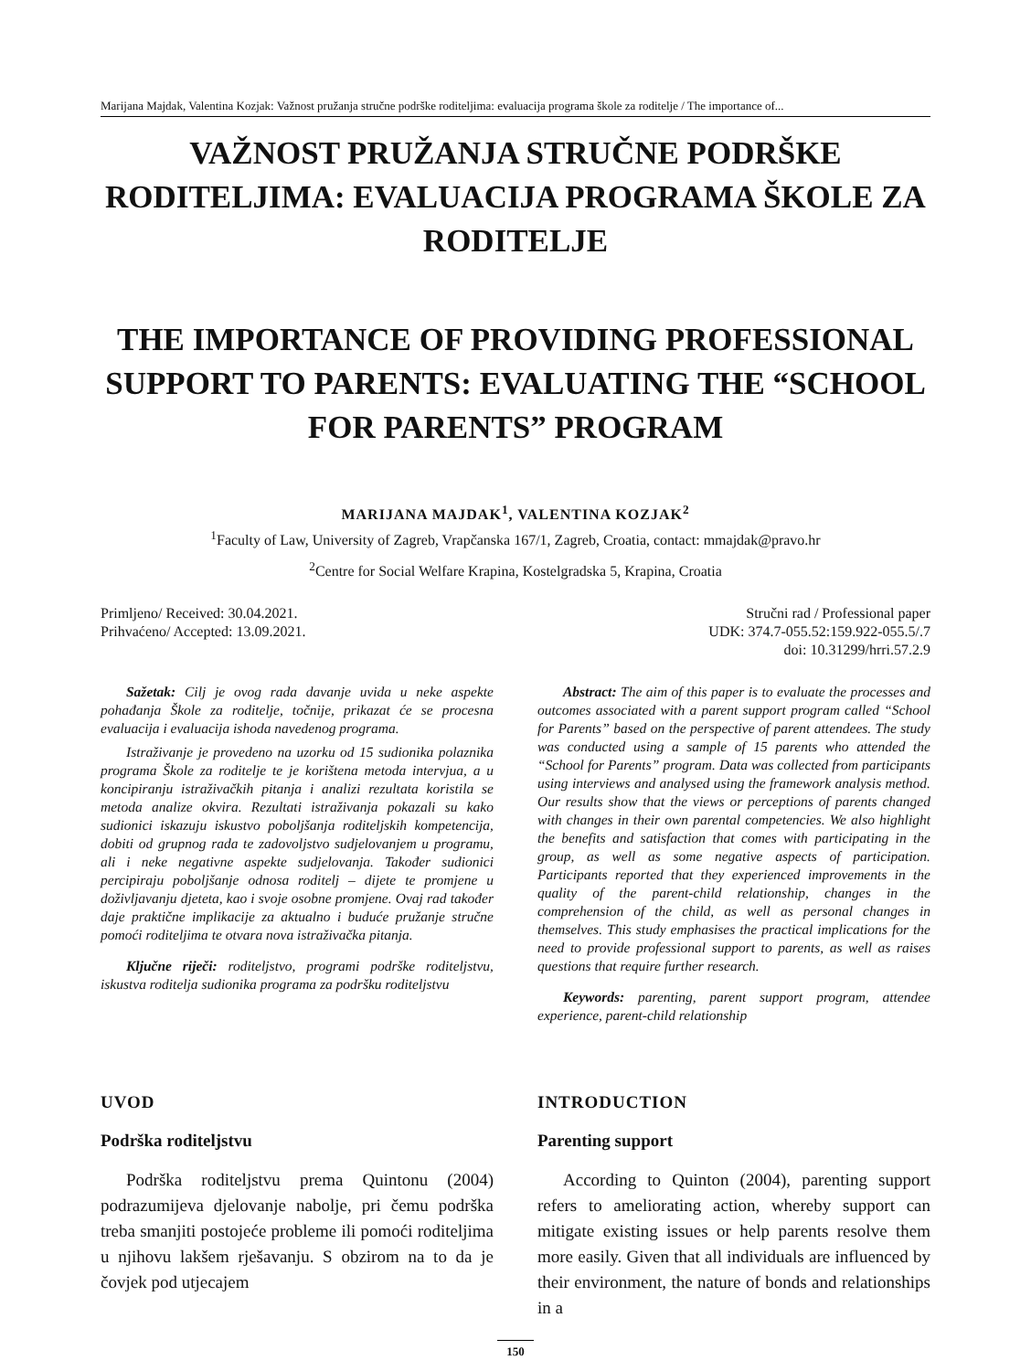Marijana Majdak, Valentina Kozjak: Važnost pružanja stručne podrške roditeljima: evaluacija programa škole za roditelje / The importance of...
VAŽNOST PRUŽANJA STRUČNE PODRŠKE RODITELJIMA: EVALUACIJA PROGRAMA ŠKOLE ZA RODITELJE
THE IMPORTANCE OF PROVIDING PROFESSIONAL SUPPORT TO PARENTS: EVALUATING THE “SCHOOL FOR PARENTS” PROGRAM
MARIJANA MAJDAK<sup>1</sup>, VALENTINA KOZJAK<sup>2</sup>
<sup>1</sup> Faculty of Law, University of Zagreb, Vrapčanska 167/1, Zagreb, Croatia, contact: mmajdak@pravo.hr
<sup>2</sup> Centre for Social Welfare Krapina, Kostelgradska 5, Krapina, Croatia
Primljeno/ Received: 30.04.2021.
Prihvaćeno/ Accepted: 13.09.2021.
Stručni rad / Professional paper
UDK: 374.7-055.52:159.922-055.5/.7
doi: 10.31299/hrri.57.2.9
Sažetak: Cilj je ovog rada davanje uvida u neke aspekte pohađanja Škole za roditelje, točnije, prikazat će se procesna evaluacija i evaluacija ishoda navedenog programa.
Istraživanje je provedeno na uzorku od 15 sudionika polaznika programa Škole za roditelje te je korištena metoda intervjua, a u koncipiranju istraživačkih pitanja i analizi rezultata koristila se metoda analize okvira. Rezultati istraživanja pokazali su kako sudionici iskazuju iskustvo poboljšanja roditeljskih kompetencija, dobiti od grupnog rada te zadovoljstvo sudjelovanjem u programu, ali i neke negativne aspekte sudjelovanja. Također sudionici percipiraju poboljšanje odnosa roditelj – dijete te promjene u doživljavanju djeteta, kao i svoje osobne promjene. Ovaj rad također daje praktične implikacije za aktualno i buduće pružanje stručne pomoći roditeljima te otvara nova istraživačka pitanja.
Ključne riječi: roditeljstvo, programi podrške roditeljstvu, iskustva roditelja sudionika programa za podršku roditeljstvu
Abstract: The aim of this paper is to evaluate the processes and outcomes associated with a parent support program called “School for Parents” based on the perspective of parent attendees. The study was conducted using a sample of 15 parents who attended the “School for Parents” program. Data was collected from participants using interviews and analysed using the framework analysis method. Our results show that the views or perceptions of parents changed with changes in their own parental competencies. We also highlight the benefits and satisfaction that comes with participating in the group, as well as some negative aspects of participation. Participants reported that they experienced improvements in the quality of the parent-child relationship, changes in the comprehension of the child, as well as personal changes in themselves. This study emphasises the practical implications for the need to provide professional support to parents, as well as raises questions that require further research.
Keywords: parenting, parent support program, attendee experience, parent-child relationship
UVOD
Podrška roditeljstvu
Podrška roditeljstvu prema Quintonu (2004) podrazumijeva djelovanje nabolje, pri čemu podrška treba smanjiti postojeće probleme ili pomoći roditeljima u njihovu lakšem rješavanju. S obzirom na to da je čovjek pod utjecajem
INTRODUCTION
Parenting support
According to Quinton (2004), parenting support refers to ameliorating action, whereby support can mitigate existing issues or help parents resolve them more easily. Given that all individuals are influenced by their environment, the nature of bonds and relationships in a
150